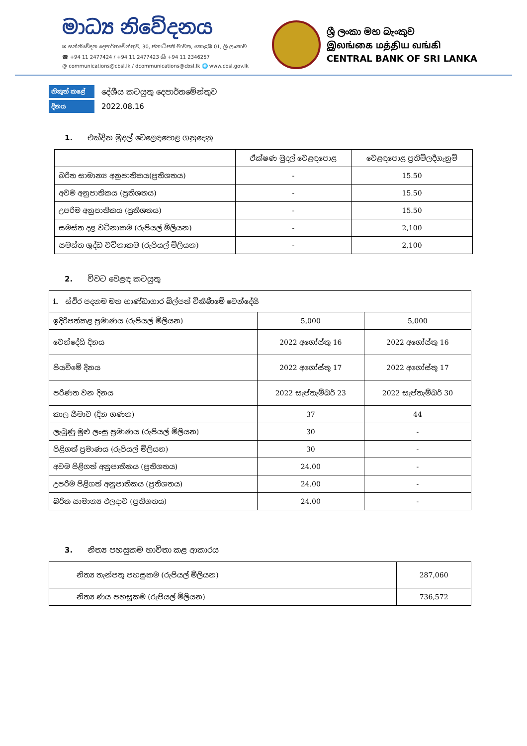මාධ්‍ය නිවේදනය
✉ සන්නිවේදන දෙපාර්තමේන්තුව, 30, ජනාධිපති මාවත, කොළඹ 01, ශ්‍රී ලංකාව
☎ +94 11 2477424 / +94 11 2477423 ⎙ +94 11 2346257
@ communications@cbsl.lk / dcommunications@cbsl.lk 🌐 www.cbsl.gov.lk
ශ්‍රී ලංකා මහ බැංකුව
இலங்கை மத்திய வங்கி
CENTRAL BANK OF SRI LANKA
නිකුත් කළේ දේශීය කටයුතු දෙපාර්තමේන්තුව
දිනය 2022.08.16
1. එක්දින මුදල් වෙළෙඳපොළ ගනුදෙනු
| | ඒක්ෂණ මුදල් වෙළඳපොළ | වෙළඳපොළ ප්‍රතිමිලදීගැනුම් |
| --- | --- | --- |
| බරිත සාමාන්‍ය අනුපාතිකය(ප්‍රතිශතය) | - | 15.50 |
| අවම අනුපාතිකය (ප්‍රතිශතය) | - | 15.50 |
| උපරිම අනුපාතිකය (ප්‍රතිශතය) | - | 15.50 |
| සමස්ත දළ වටිනාකම (රුපියල් මිලියන) | - | 2,100 |
| සමස්ත ශුද්ධ වටිනාකම (රුපියල් මිලියන) | - | 2,100 |
2. විවට වෙළඳ කටයුතු
| i. ස්ථිර පදනම මත භාණ්ඩාගාර බිල්පත් විකිණීමේ වෙන්දේසි | | |
| ඉදිරිපත්කළ ප්‍රමාණය (රුපියල් මිලියන) | 5,000 | 5,000 |
| වෙන්දේසි දිනය | 2022 අගෝස්තු 16 | 2022 අගෝස්තු 16 |
| පියවීමේ දිනය | 2022 අගෝස්තු 17 | 2022 අගෝස්තු 17 |
| පරිණත වන දිනය | 2022 සැප්තැම්බර් 23 | 2022 සැප්තැම්බර් 30 |
| කාල සීමාව (දින ගණන) | 37 | 44 |
| ලැබුණු මුළු ලංසු ප්‍රමාණය (රුපියල් මිලියන) | 30 | - |
| පිළිගත් ප්‍රමාණය (රුපියල් මිලියන) | 30 | - |
| අවම පිළිගත් අනුපාතිකය (ප්‍රතිශතය) | 24.00 | - |
| උපරිම පිළිගත් අනුපාතිකය (ප්‍රතිශතය) | 24.00 | - |
| බරිත සාමාන්‍ය ඵලදාව (ප්‍රතිශතය) | 24.00 | - |
3. නිත්‍ය පහසුකම භාවිතා කළ ආකාරය
| නිත්‍ය තැන්පතු පහසුකම (රුපියල් මිලියන) | 287,060 |
| නිත්‍ය ණය පහසුකම (රුපියල් මිලියන) | 736,572 |